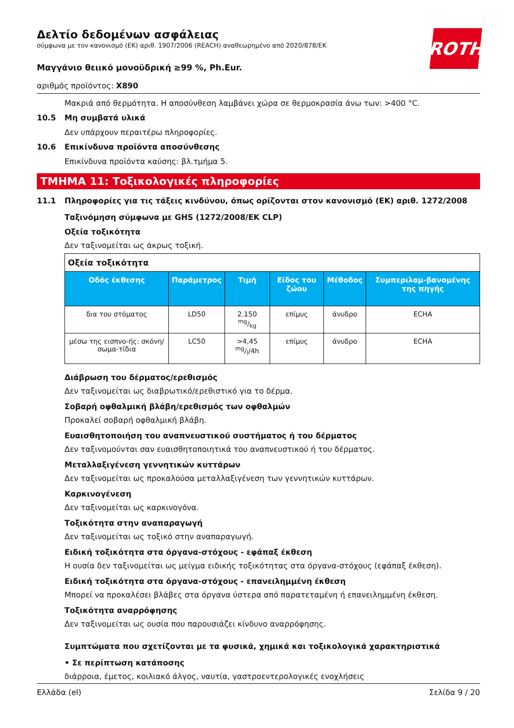ROTH
Δελτίο δεδομένων ασφάλειας
σύμφωνα με τον κανονισμό (ΕΚ) αριθ. 1907/2006 (REACH) αναθεωρημένο από 2020/878/ΕΚ
Μαγγάνιο θειικό μονοϋδρική ≥99 %, Ph.Eur.
αριθμός προϊόντος: X890
Μακριά από θερμότητα. Η αποσύνθεση λαμβάνει χώρα σε θερμοκρασία άνω των: >400 °C.
10.5 Μη συμβατά υλικά
Δεν υπάρχουν περαιτέρω πληροφορίες.
10.6 Επικίνδυνα προϊόντα αποσύνθεσης
Επικίνδυνα προϊόντα καύσης: βλ.τμήμα 5.
ΤΜΗΜΑ 11: Τοξικολογικές πληροφορίες
11.1 Πληροφορίες για τις τάξεις κινδύνου, όπως ορίζονται στον κανονισμό (ΕΚ) αριθ. 1272/2008
Ταξινόμηση σύμφωνα με GHS (1272/2008/ΕΚ CLP)
Οξεία τοξικότητα
Δεν ταξινομείται ως άκρως τοξική.
| Οξεία τοξικότητα | | | | | |
| --- | --- | --- | --- | --- | --- |
| Οδός έκθεσης | Παράμετρος | Τιμή | Είδος του ζώου | Μέθοδος | Συμπεριλαμ-βανομένης της πηγής |
| δια του στόματος | LD50 | 2.150 mg/kg | επίμυς | άνυδρο | ECHA |
| μέσω της εισπνο-ής: σκόνη/σωμα-τίδια | LC50 | >4,45 mg/l/4h | επίμυς | άνυδρο | ECHA |
Διάβρωση του δέρματος/ερεθισμός
Δεν ταξινομείται ως διαβρωτικό/ερεθιστικό για το δέρμα.
Σοβαρή οφθαλμική βλάβη/ερεθισμός των οφθαλμών
Προκαλεί σοβαρή οφθαλμική βλάβη.
Ευαισθητοποιήση του αναπνευστικού συστήματος ή του δέρματος
Δεν ταξινομούνται σαν ευαισθητοποιητικά του αναπνευστικού ή του δέρματος.
Μεταλλαξιγένεση γεννητικών κυττάρων
Δεν ταξινομείται ως προκαλούσα μεταλλαξιγένεση των γεννητικών κυττάρων.
Καρκινογένεση
Δεν ταξινομείται ως καρκινογόνα.
Τοξικότητα στην αναπαραγωγή
Δεν ταξινομείται ως τοξικό στην αναπαραγωγή.
Ειδική τοξικότητα στα όργανα-στόχους - εφάπαξ έκθεση
Η ουσία δεν ταξινομείται ως μείγμα ειδικής τοξικότητας στα όργανα-στόχους (εφάπαξ έκθεση).
Ειδική τοξικότητα στα όργανα-στόχους - επανειλημμένη έκθεση
Μπορεί να προκαλέσει βλάβες στα όργανα ύστερα από παρατεταμένη ή επανειλημμένη έκθεση.
Τοξικότητα αναρρόφησης
Δεν ταξινομείται ως ουσία που παρουσιάζει κίνδυνο αναρρόφησης.
Συμπτώματα που σχετίζονται με τα φυσικά, χημικά και τοξικολογικά χαρακτηριστικά
• Σε περίπτωση κατάποσης
διάρροια, έμετος, κοιλιακό άλγος, ναυτία, γαστροεντερολογικές ενοχλήσεις
Ελλάδα (el) Σελίδα 9 / 20